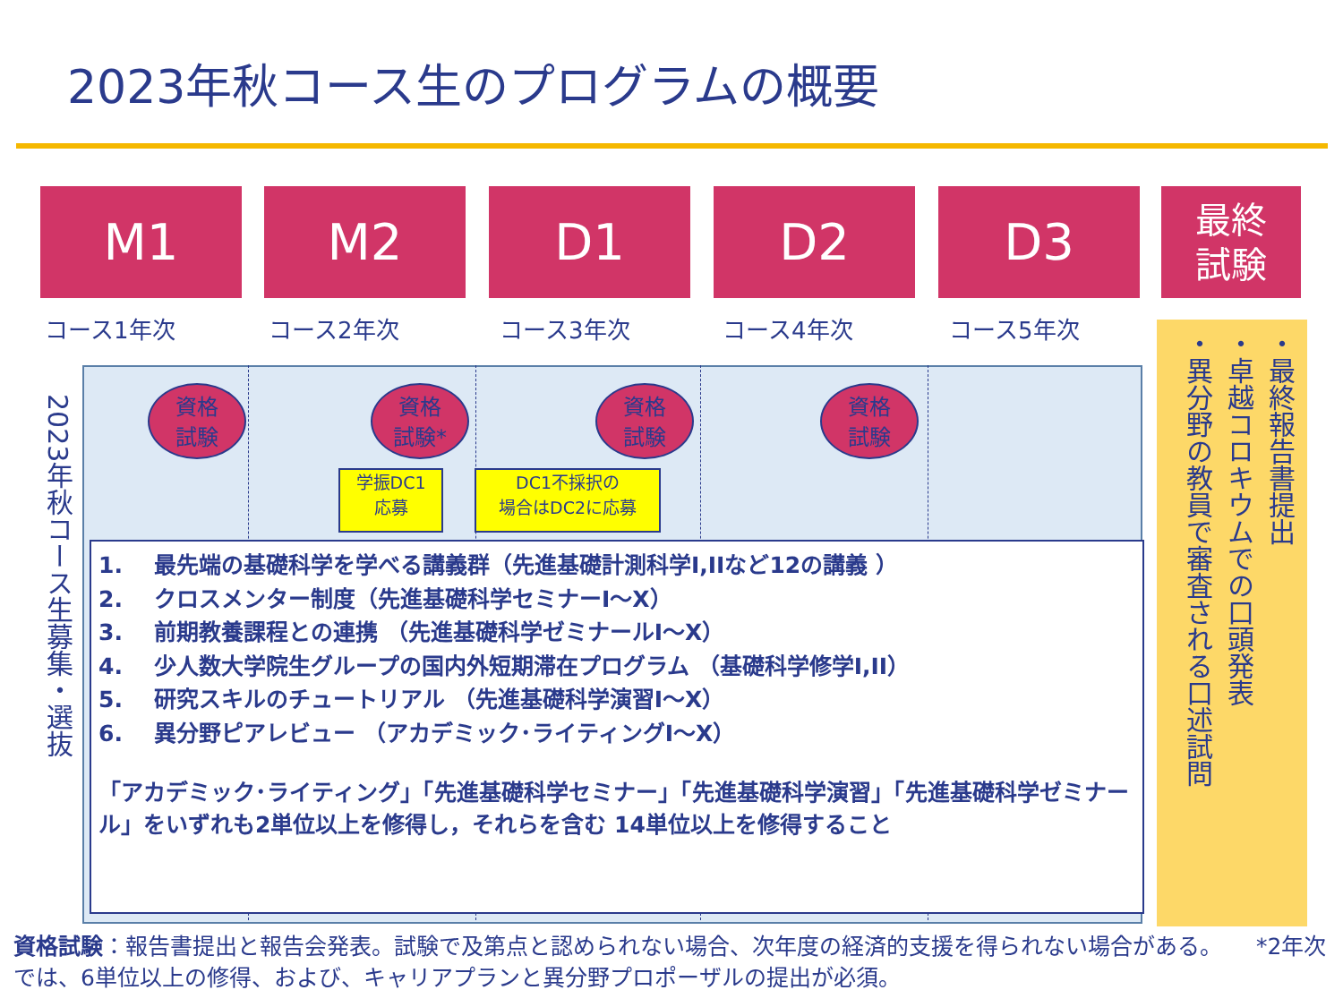2023年秋コース生のプログラムの概要
M1 M2 D1 D2 D3
最終
試験
コース1年次 コース2年次 コース3年次 コース4年次 コース5年次
資格
試験
資格
試験*
資格
試験
資格
試験
学振DC1
応募
DC1不採択の
場合はDC2に応募
1. 最先端の基礎科学を学べる講義群（先進基礎計測科学I,IIなど12の講義 ）
2. クロスメンター制度（先進基礎科学セミナーI～X）
3. 前期教養課程との連携 （先進基礎科学ゼミナールI～X）
4. 少人数大学院生グループの国内外短期滞在プログラム （基礎科学修学I,II）
5. 研究スキルのチュートリアル （先進基礎科学演習I～X）
6. 異分野ピアレビュー （アカデミック･ライティングI～X）
「アカデミック･ライティング」「先進基礎科学セミナー」「先進基礎科学演習」「先進基礎科学ゼミナール」をいずれも2単位以上を修得し，それらを含む 14単位以上を修得すること
2023年秋コース生募集・選抜
・最終報告書提出
・卓越コロキウムでの口頭発表
・異分野の教員で審査される口述試問
資格試験：報告書提出と報告会発表。試験で及第点と認められない場合、次年度の経済的支援を得られない場合がある。　　*2年次では、6単位以上の修得、および、キャリアプランと異分野プロポーザルの提出が必須。